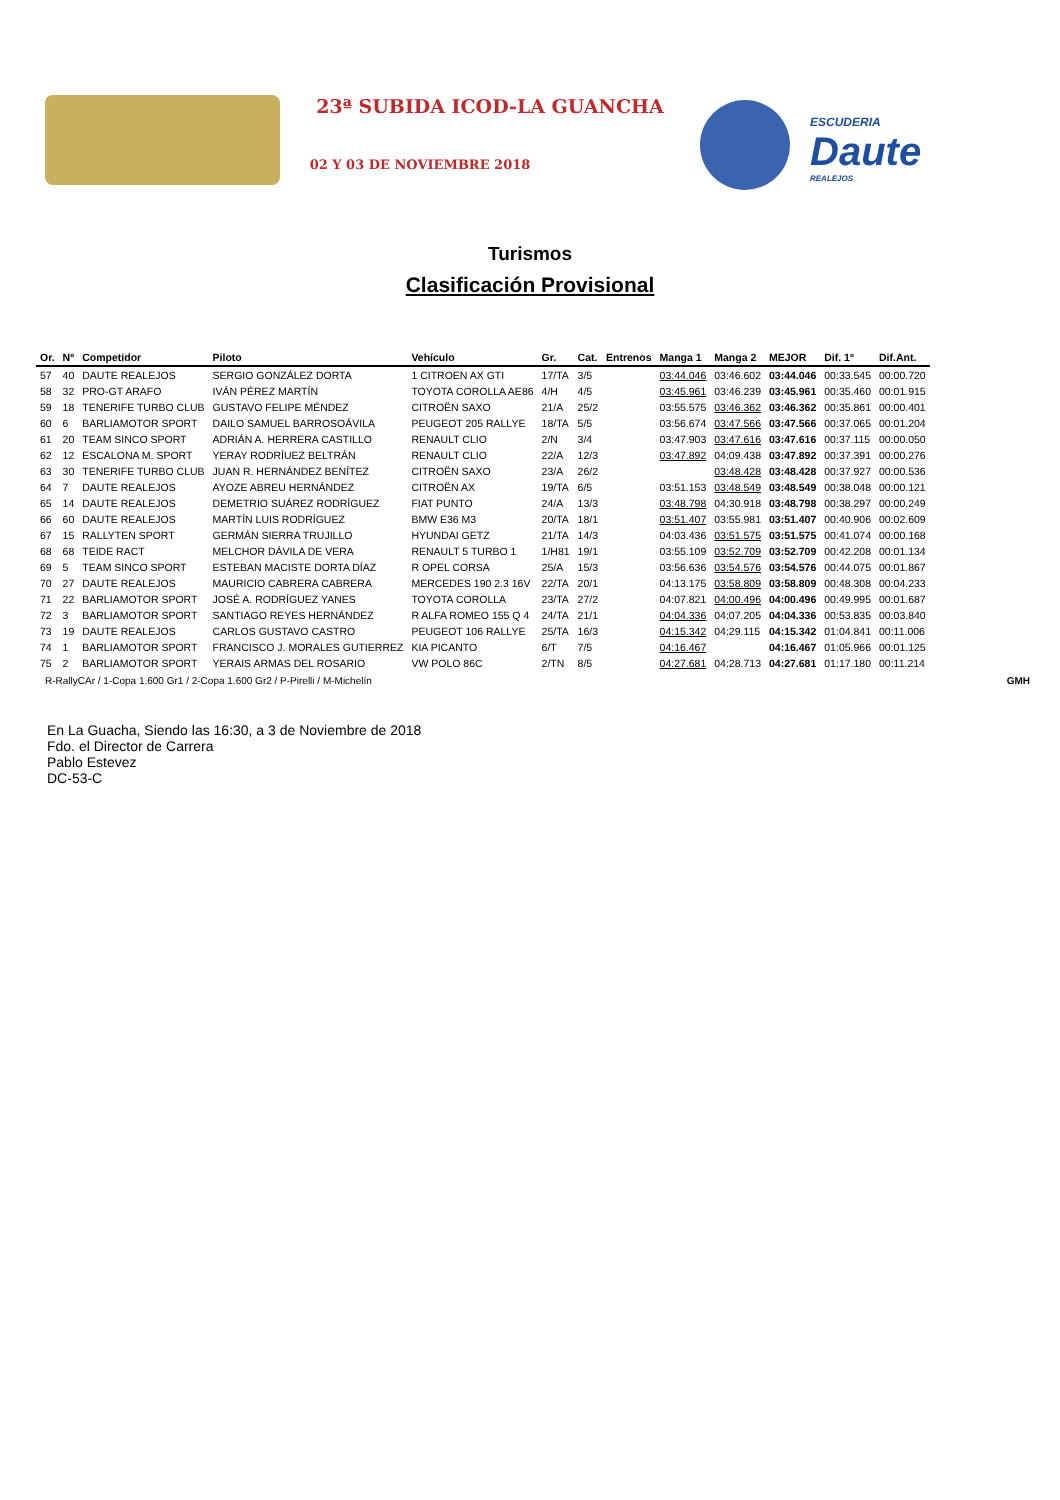23ª SUBIDA ICOD-LA GUANCHA
02 Y 03 DE NOVIEMBRE 2018
ESCUDERIA
Daute
REALEJOS
Turismos
Clasificación Provisional
| Or. | Nº | Competidor | Piloto | Vehículo | Gr. | Cat. | Entrenos | Manga 1 | Manga 2 | MEJOR | Dif. 1º | Dif.Ant. |
| --- | --- | --- | --- | --- | --- | --- | --- | --- | --- | --- | --- | --- |
| 57 | 40 | DAUTE REALEJOS | SERGIO GONZÁLEZ DORTA | 1 CITROEN AX GTI | 17/TA | 3/5 | | 03:44.046 | 03:46.602 | 03:44.046 | 00:33.545 | 00:00.720 |
| 58 | 32 | PRO-GT ARAFO | IVÁN PÉREZ MARTÍN | TOYOTA COROLLA AE86 | 4/H | 4/5 | | 03:45.961 | 03:46.239 | 03:45.961 | 00:35.460 | 00:01.915 |
| 59 | 18 | TENERIFE TURBO CLUB | GUSTAVO FELIPE MÉNDEZ | CITROËN SAXO | 21/A | 25/2 | | 03:55.575 | 03:46.362 | 03:46.362 | 00:35.861 | 00:00.401 |
| 60 | 6 | BARLIAMOTOR SPORT | DAILO SAMUEL BARROSOÁVILA | PEUGEOT 205 RALLYE | 18/TA | 5/5 | | 03:56.674 | 03:47.566 | 03:47.566 | 00:37.065 | 00:01.204 |
| 61 | 20 | TEAM SINCO SPORT | ADRIÁN A. HERRERA CASTILLO | RENAULT CLIO | 2/N | 3/4 | | 03:47.903 | 03:47.616 | 03:47.616 | 00:37.115 | 00:00.050 |
| 62 | 12 | ESCALONA M. SPORT | YERAY RODRÍUEZ BELTRÁN | RENAULT CLIO | 22/A | 12/3 | | 03:47.892 | 04:09.438 | 03:47.892 | 00:37.391 | 00:00.276 |
| 63 | 30 | TENERIFE TURBO CLUB | JUAN R. HERNÁNDEZ BENÍTEZ | CITROËN SAXO | 23/A | 26/2 | | | 03:48.428 | 03:48.428 | 00:37.927 | 00:00.536 |
| 64 | 7 | DAUTE REALEJOS | AYOZE ABREU HERNÁNDEZ | CITROËN AX | 19/TA | 6/5 | | 03:51.153 | 03:48.549 | 03:48.549 | 00:38.048 | 00:00.121 |
| 65 | 14 | DAUTE REALEJOS | DEMETRIO SUÁREZ RODRÍGUEZ | FIAT PUNTO | 24/A | 13/3 | | 03:48.798 | 04:30.918 | 03:48.798 | 00:38.297 | 00:00.249 |
| 66 | 60 | DAUTE REALEJOS | MARTÍN LUIS RODRÍGUEZ | BMW E36 M3 | 20/TA | 18/1 | | 03:51.407 | 03:55.981 | 03:51.407 | 00:40.906 | 00:02.609 |
| 67 | 15 | RALLYTEN SPORT | GERMÁN SIERRA TRUJILLO | HYUNDAI GETZ | 21/TA | 14/3 | | 04:03.436 | 03:51.575 | 03:51.575 | 00:41.074 | 00:00.168 |
| 68 | 68 | TEIDE RACT | MELCHOR DÁVILA DE VERA | RENAULT 5 TURBO 1 | 1/H81 | 19/1 | | 03:55.109 | 03:52.709 | 03:52.709 | 00:42.208 | 00:01.134 |
| 69 | 5 | TEAM SINCO SPORT | ESTEBAN MACISTE DORTA DÍAZ | R OPEL CORSA | 25/A | 15/3 | | 03:56.636 | 03:54.576 | 03:54.576 | 00:44.075 | 00:01.867 |
| 70 | 27 | DAUTE REALEJOS | MAURICIO CABRERA CABRERA | MERCEDES 190 2.3 16V | 22/TA | 20/1 | | 04:13.175 | 03:58.809 | 03:58.809 | 00:48.308 | 00:04.233 |
| 71 | 22 | BARLIAMOTOR SPORT | JOSÉ A. RODRÍGUEZ YANES | TOYOTA COROLLA | 23/TA | 27/2 | | 04:07.821 | 04:00.496 | 04:00.496 | 00:49.995 | 00:01.687 |
| 72 | 3 | BARLIAMOTOR SPORT | SANTIAGO REYES HERNÁNDEZ | R ALFA ROMEO 155 Q 4 | 24/TA | 21/1 | | 04:04.336 | 04:07.205 | 04:04.336 | 00:53.835 | 00:03.840 |
| 73 | 19 | DAUTE REALEJOS | CARLOS GUSTAVO CASTRO | PEUGEOT 106 RALLYE | 25/TA | 16/3 | | 04:15.342 | 04:29.115 | 04:15.342 | 01:04.841 | 00:11.006 |
| 74 | 1 | BARLIAMOTOR SPORT | FRANCISCO J. MORALES GUTIERREZ | KIA PICANTO | 6/T | 7/5 | | 04:16.467 | | 04:16.467 | 01:05.966 | 00:01.125 |
| 75 | 2 | BARLIAMOTOR SPORT | YERAIS ARMAS DEL ROSARIO | VW POLO 86C | 2/TN | 8/5 | | 04:27.681 | 04:28.713 | 04:27.681 | 01:17.180 | 00:11.214 |
R-RallyCAr / 1-Copa 1.600 Gr1 / 2-Copa 1.600 Gr2 / P-Pirelli / M-Michelín GMH
En La Guacha, Siendo las 16:30, a 3 de Noviembre de 2018
Fdo. el Director de Carrera
Pablo Estevez
DC-53-C